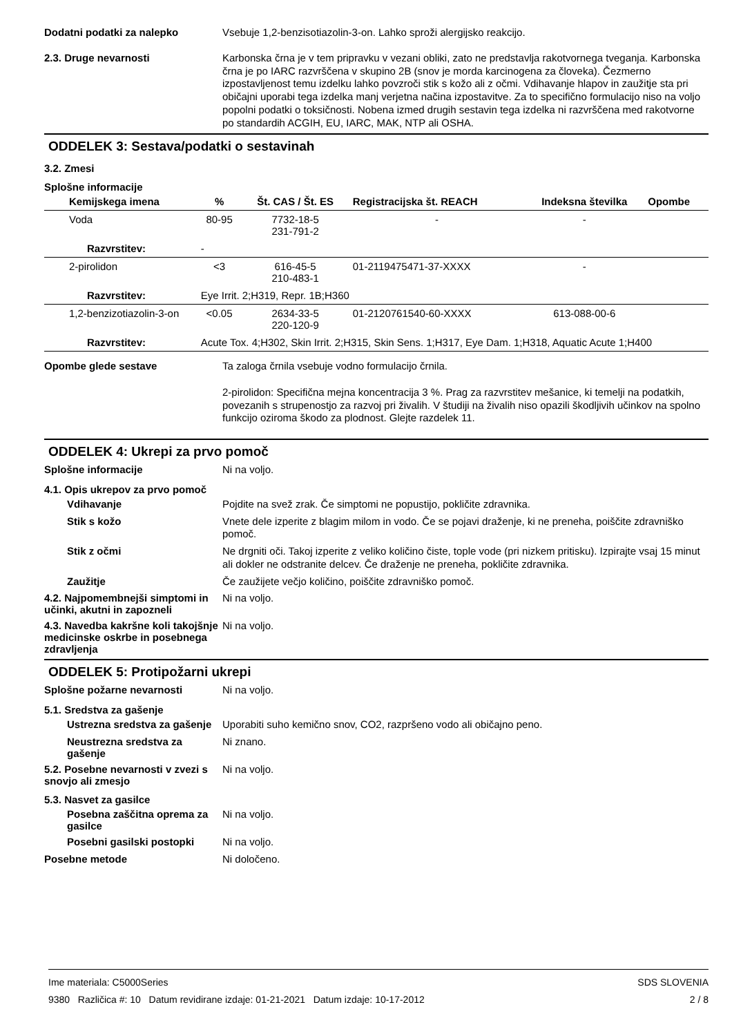Dodatni podatki za nalepko
Vsebuje 1,2-benzisotiazolin-3-on. Lahko sproži alergijsko reakcijo.
2.3. Druge nevarnosti
Karbonska črna je v tem pripravku v vezani obliki, zato ne predstavlja rakotvornega tveganja. Karbonska črna je po IARC razvrščena v skupino 2B (snov je morda karcinogena za človeka). Čezmerno izpostavljenost temu izdelku lahko povzroči stik s kožo ali z očmi. Vdihavanje hlapov in zaužitje sta pri običajni uporabi tega izdelka manj verjetna načina izpostavitve. Za to specifično formulacijo niso na voljo popolni podatki o toksičnosti. Nobena izmed drugih sestavin tega izdelka ni razvrščena med rakotvorne po standardih ACGIH, EU, IARC, MAK, NTP ali OSHA.
ODDELEK 3: Sestava/podatki o sestavinah
3.2. Zmesi
Splošne informacije
| Kemijskega imena | % | Št. CAS / Št. ES | Registracijska št. REACH | Indeksna številka | Opombe |
| --- | --- | --- | --- | --- | --- |
| Voda | 80-95 | 7732-18-5 231-791-2 | - | - | |
| Razvrstitev: | - | | | | |
| 2-pirolidon | <3 | 616-45-5 210-483-1 | 01-2119475471-37-XXXX | - | |
| Razvrstitev: | Eye Irrit. 2;H319, Repr. 1B;H360 | | | | |
| 1,2-benzizotiazolin-3-on | <0.05 | 2634-33-5 220-120-9 | 01-2120761540-60-XXXX | 613-088-00-6 | |
| Razvrstitev: | Acute Tox. 4;H302, Skin Irrit. 2;H315, Skin Sens. 1;H317, Eye Dam. 1;H318, Aquatic Acute 1;H400 | | | | |
Opombe glede sestave
Ta zaloga črnila vsebuje vodno formulacijo črnila.
2-pirolidon: Specifična mejna koncentracija 3 %. Prag za razvrstitev mešanice, ki temelji na podatkih, povezanih s strupenostjo za razvoj pri živalih. V študiji na živalih niso opazili škodljivih učinkov na spolno funkcijo oziroma škodo za plodnost. Glejte razdelek 11.
ODDELEK 4: Ukrepi za prvo pomoč
Splošne informacije
Ni na voljo.
4.1. Opis ukrepov za prvo pomoč
Vdihavanje
Pojdite na svež zrak. Če simptomi ne popustijo, pokličite zdravnika.
Stik s kožo
Vnete dele izperite z blagim milom in vodo. Če se pojavi draženje, ki ne preneha, poiščite zdravniško pomoč.
Stik z očmi
Ne drgniti oči. Takoj izperite z veliko količino čiste, tople vode (pri nizkem pritisku). Izpirajte vsaj 15 minut ali dokler ne odstranite delcev. Če draženje ne preneha, pokličite zdravnika.
Zaužitje
Če zaužijete večjo količino, poiščite zdravniško pomoč.
4.2. Najpomembnejši simptomi in učinki, akutni in zapozneli
Ni na voljo.
4.3. Navedba kakršne koli takojšnje medicinske oskrbe in posebnega zdravljenja
Ni na voljo.
ODDELEK 5: Protipožarni ukrepi
Splošne požarne nevarnosti
Ni na voljo.
5.1. Sredstva za gašenje
Ustrezna sredstva za gašenje
Uporabiti suho kemično snov, CO2, razpršeno vodo ali običajno peno.
Neustrezna sredstva za gašenje
Ni znano.
5.2. Posebne nevarnosti v zvezi s snovjo ali zmesjo
Ni na voljo.
5.3. Nasvet za gasilce
Posebna zaščitna oprema za gasilce
Ni na voljo.
Posebni gasilski postopki
Ni na voljo.
Posebne metode
Ni določeno.
Ime materiala: C5000Series
9380 Različica #: 10 Datum revidirane izdaje: 01-21-2021 Datum izdaje: 10-17-2012
SDS SLOVENIA
2 / 8